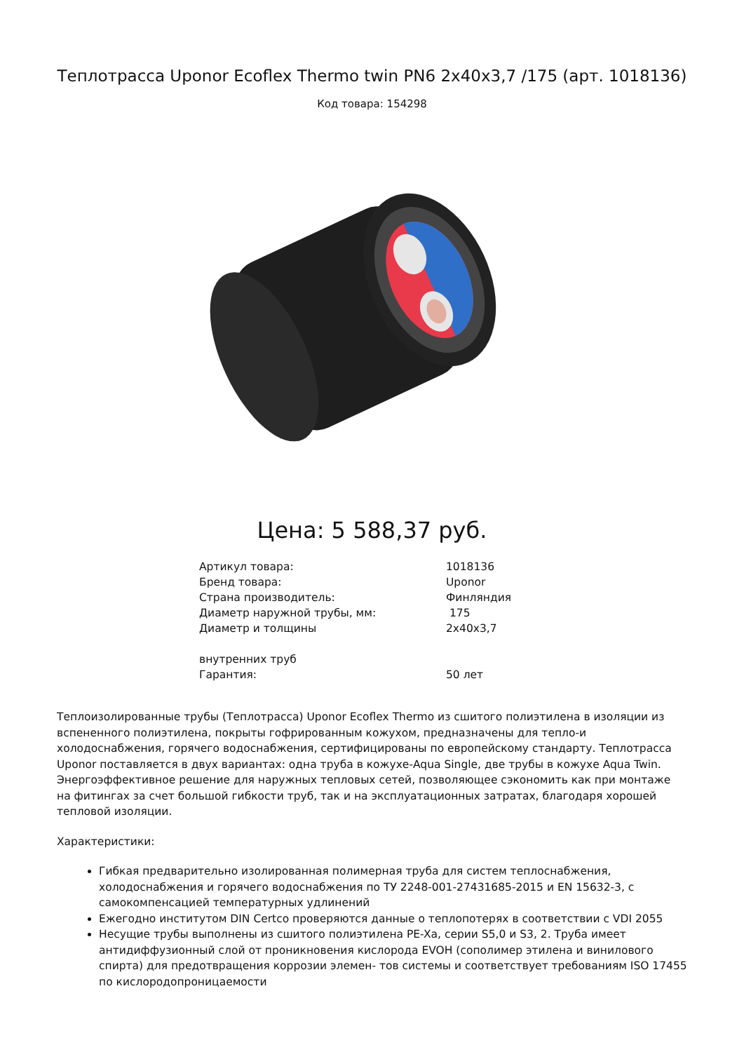Теплотрасса Uponor Ecoflex Thermo twin PN6 2x40x3,7 /175 (арт. 1018136)
Код товара: 154298
Цена: 5 588,37 руб.
| Артикул товара: | 1018136 |
| Бренд товара: | Uponor |
| Страна производитель: | Финляндия |
| Диаметр наружной трубы, мм: | 175 |
| Диаметр и толщины внутренних труб | 2x40x3,7 |
| Гарантия: | 50 лет |
Теплоизолированные трубы (Теплотрасса) Uponor Ecoflex Thermo из сшитого полиэтилена в изоляции из вспененного полиэтилена, покрыты гофрированным кожухом, предназначены для тепло-и холодоснабжения, горячего водоснабжения, сертифицированы по европейскому стандарту. Теплотрасса Uponor поставляется в двух вариантах: одна труба в кожухе-Aqua Single, две трубы в кожухе Aqua Twin. Энергоэффективное решение для наружных тепловых сетей, позволяющее сэкономить как при монтаже на фитингах за счет большой гибкости труб, так и на эксплуатационных затратах, благодаря хорошей тепловой изоляции.
Характеристики:
Гибкая предварительно изолированная полимерная труба для систем теплоснабжения, холодоснабжения и горячего водоснабжения по ТУ 2248-001-27431685-2015 и EN 15632-3, с самокомпенсацией температурных удлинений
Ежегодно институтом DIN Certco проверяются данные о теплопотерях в соответствии с VDI 2055
Несущие трубы выполнены из сшитого полиэтилена PE-Xa, серии S5,0 и S3, 2. Труба имеет антидиффузионный слой от проникновения кислорода EVOH (сополимер этилена и винилового спирта) для предотвращения коррозии элемен- тов системы и соответствует требованиям ISO 17455 по кислородопроницаемости